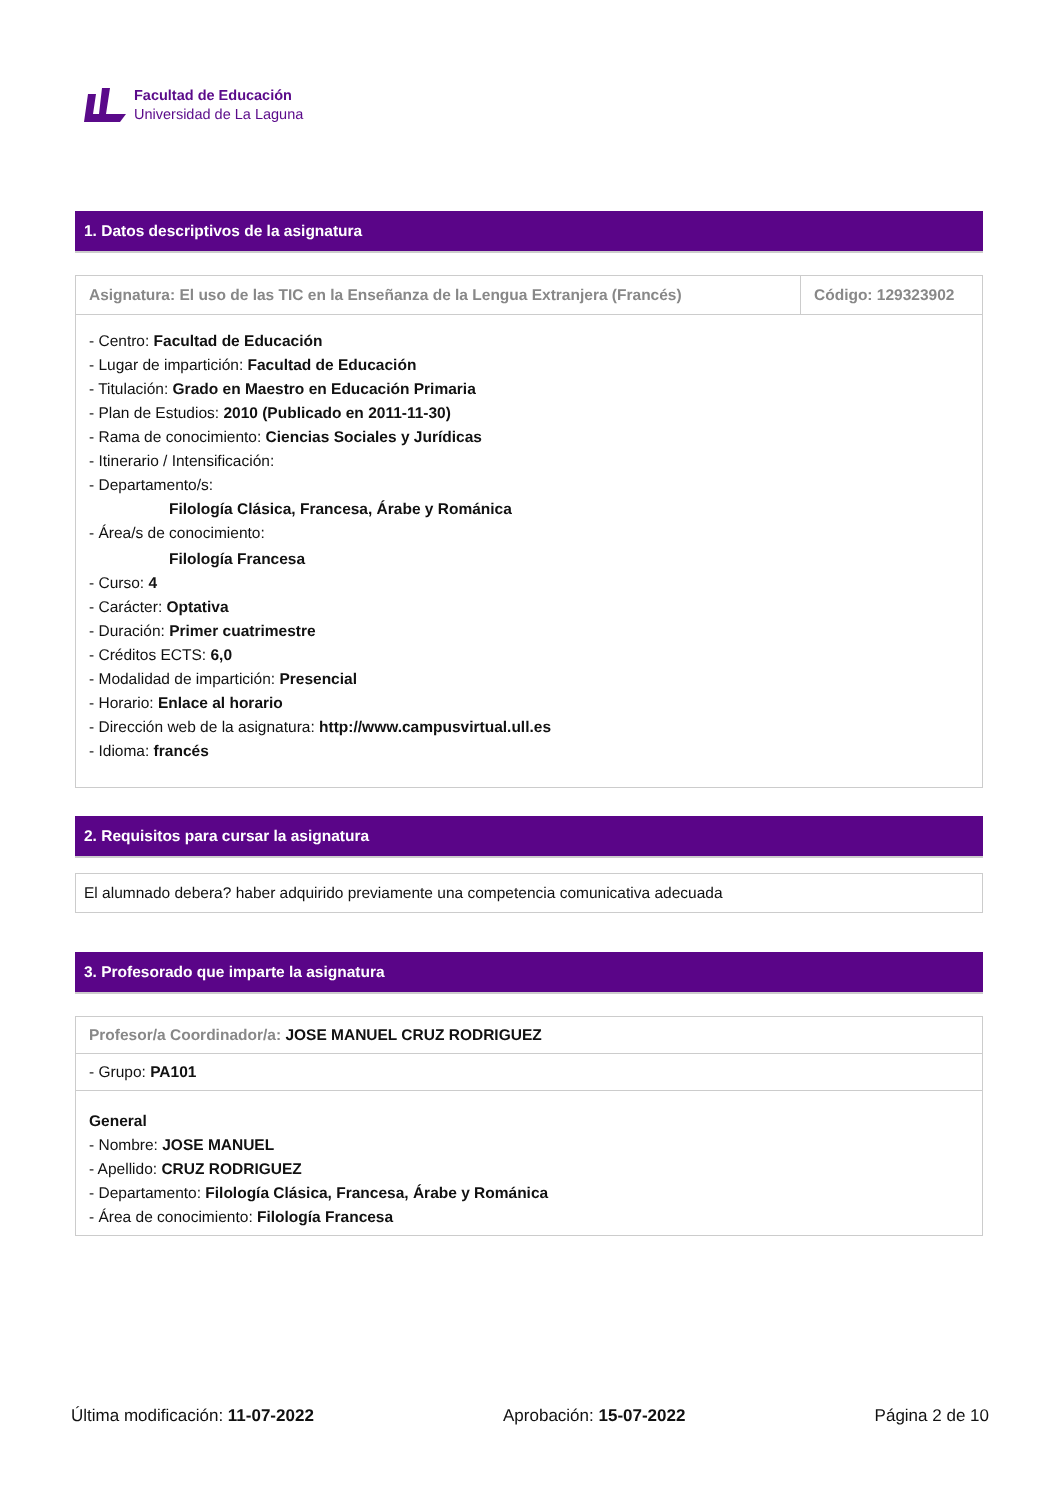Facultad de Educación
Universidad de La Laguna
1. Datos descriptivos de la asignatura
| Asignatura: El uso de las TIC en la Enseñanza de la Lengua Extranjera (Francés) | Código: 129323902 |
| - Centro: Facultad de Educación - Lugar de impartición: Facultad de Educación - Titulación: Grado en Maestro en Educación Primaria - Plan de Estudios: 2010 (Publicado en 2011-11-30) - Rama de conocimiento: Ciencias Sociales y Jurídicas - Itinerario / Intensificación: - Departamento/s: Filología Clásica, Francesa, Árabe y Románica - Área/s de conocimiento: Filología Francesa - Curso: 4 - Carácter: Optativa - Duración: Primer cuatrimestre - Créditos ECTS: 6,0 - Modalidad de impartición: Presencial - Horario: Enlace al horario - Dirección web de la asignatura: http://www.campusvirtual.ull.es - Idioma: francés | |
2. Requisitos para cursar la asignatura
| El alumnado debera? haber adquirido previamente una competencia comunicativa adecuada |
3. Profesorado que imparte la asignatura
| Profesor/a Coordinador/a: JOSE MANUEL CRUZ RODRIGUEZ |
| - Grupo: PA101 |
| General - Nombre: JOSE MANUEL - Apellido: CRUZ RODRIGUEZ - Departamento: Filología Clásica, Francesa, Árabe y Románica - Área de conocimiento: Filología Francesa |
Última modificación: 11-07-2022 Aprobación: 15-07-2022 Página 2 de 10